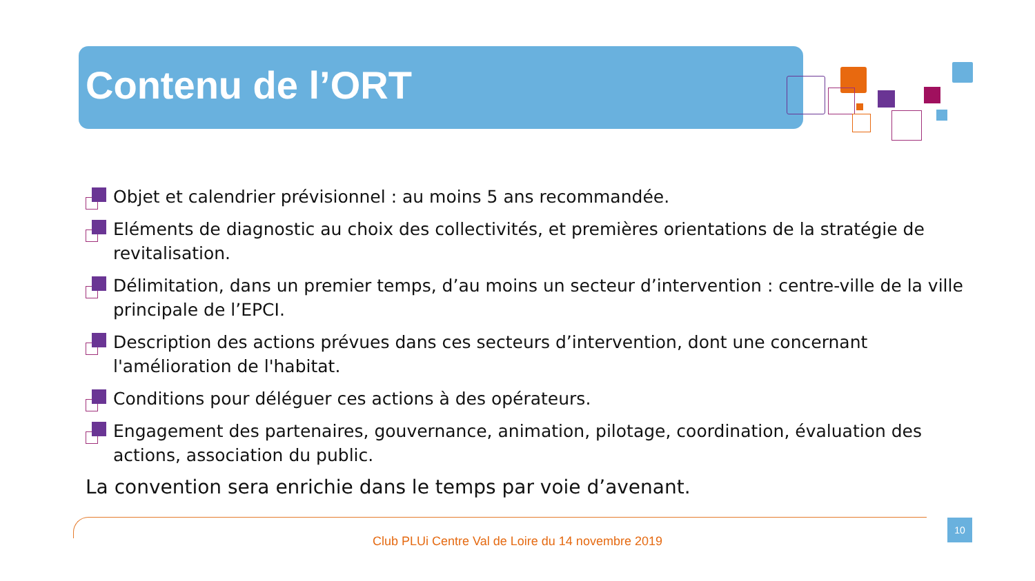Contenu de l’ORT
Objet et calendrier prévisionnel : au moins 5 ans recommandée.
Eléments de diagnostic au choix des collectivités, et premières orientations de la stratégie de revitalisation.
Délimitation, dans un premier temps, d’au moins un secteur d’intervention : centre-ville de la ville principale de l’EPCI.
Description des actions prévues dans ces secteurs d’intervention, dont une concernant l'amélioration de l'habitat.
Conditions pour déléguer ces actions à des opérateurs.
Engagement des partenaires, gouvernance, animation, pilotage, coordination, évaluation des actions, association du public.
La convention sera enrichie dans le temps par voie d’avenant.
10
Club PLUi Centre Val de Loire du 14 novembre 2019